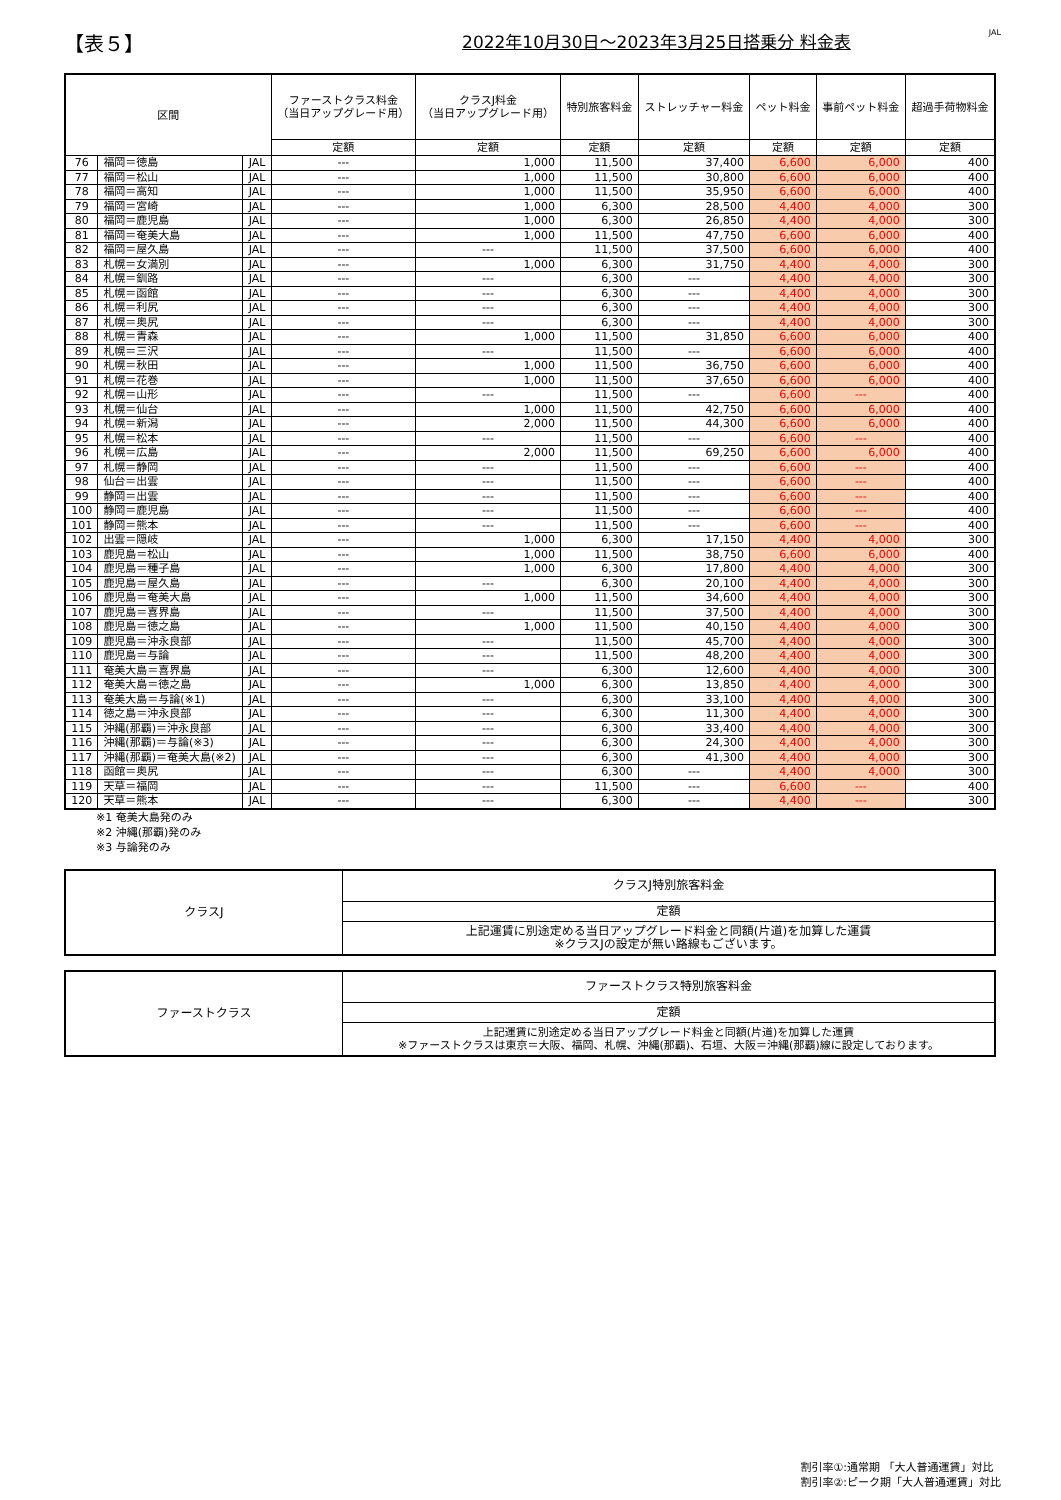【表５】
2022年10月30日～2023年3月25日搭乗分 料金表
JAL
| 区間 | | | ファーストクラス料金 （当日アップグレード用） | クラスJ料金 （当日アップグレード用） | 特別旅客料金 | ストレッチャー料金 | ペット料金 | 事前ペット料金 | 超過手荷物料金 |
| --- | --- | --- | --- | --- | --- | --- | --- | --- | --- |
| | | | 定額 | 定額 | 定額 | 定額 | 定額 | 定額 | 定額 |
| 76 | 福岡＝徳島 | JAL | --- | 1,000 | 11,500 | 37,400 | 6,600 | 6,000 | 400 |
| 77 | 福岡＝松山 | JAL | --- | 1,000 | 11,500 | 30,800 | 6,600 | 6,000 | 400 |
| 78 | 福岡＝高知 | JAL | --- | 1,000 | 11,500 | 35,950 | 6,600 | 6,000 | 400 |
| 79 | 福岡＝宮崎 | JAL | --- | 1,000 | 6,300 | 28,500 | 4,400 | 4,000 | 300 |
| 80 | 福岡＝鹿児島 | JAL | --- | 1,000 | 6,300 | 26,850 | 4,400 | 4,000 | 300 |
| 81 | 福岡＝奄美大島 | JAL | --- | 1,000 | 11,500 | 47,750 | 6,600 | 6,000 | 400 |
| 82 | 福岡＝屋久島 | JAL | --- | --- | 11,500 | 37,500 | 6,600 | 6,000 | 400 |
| 83 | 札幌＝女満別 | JAL | --- | 1,000 | 6,300 | 31,750 | 4,400 | 4,000 | 300 |
| 84 | 札幌＝釧路 | JAL | --- | --- | 6,300 | --- | 4,400 | 4,000 | 300 |
| 85 | 札幌＝函館 | JAL | --- | --- | 6,300 | --- | 4,400 | 4,000 | 300 |
| 86 | 札幌＝利尻 | JAL | --- | --- | 6,300 | --- | 4,400 | 4,000 | 300 |
| 87 | 札幌＝奥尻 | JAL | --- | --- | 6,300 | --- | 4,400 | 4,000 | 300 |
| 88 | 札幌＝青森 | JAL | --- | 1,000 | 11,500 | 31,850 | 6,600 | 6,000 | 400 |
| 89 | 札幌＝三沢 | JAL | --- | --- | 11,500 | --- | 6,600 | 6,000 | 400 |
| 90 | 札幌＝秋田 | JAL | --- | 1,000 | 11,500 | 36,750 | 6,600 | 6,000 | 400 |
| 91 | 札幌＝花巻 | JAL | --- | 1,000 | 11,500 | 37,650 | 6,600 | 6,000 | 400 |
| 92 | 札幌＝山形 | JAL | --- | --- | 11,500 | --- | 6,600 | --- | 400 |
| 93 | 札幌＝仙台 | JAL | --- | 1,000 | 11,500 | 42,750 | 6,600 | 6,000 | 400 |
| 94 | 札幌＝新潟 | JAL | --- | 2,000 | 11,500 | 44,300 | 6,600 | 6,000 | 400 |
| 95 | 札幌＝松本 | JAL | --- | --- | 11,500 | --- | 6,600 | --- | 400 |
| 96 | 札幌＝広島 | JAL | --- | 2,000 | 11,500 | 69,250 | 6,600 | 6,000 | 400 |
| 97 | 札幌＝静岡 | JAL | --- | --- | 11,500 | --- | 6,600 | --- | 400 |
| 98 | 仙台＝出雲 | JAL | --- | --- | 11,500 | --- | 6,600 | --- | 400 |
| 99 | 静岡＝出雲 | JAL | --- | --- | 11,500 | --- | 6,600 | --- | 400 |
| 100 | 静岡＝鹿児島 | JAL | --- | --- | 11,500 | --- | 6,600 | --- | 400 |
| 101 | 静岡＝熊本 | JAL | --- | --- | 11,500 | --- | 6,600 | --- | 400 |
| 102 | 出雲＝隠岐 | JAL | --- | 1,000 | 6,300 | 17,150 | 4,400 | 4,000 | 300 |
| 103 | 鹿児島＝松山 | JAL | --- | 1,000 | 11,500 | 38,750 | 6,600 | 6,000 | 400 |
| 104 | 鹿児島＝種子島 | JAL | --- | 1,000 | 6,300 | 17,800 | 4,400 | 4,000 | 300 |
| 105 | 鹿児島＝屋久島 | JAL | --- | --- | 6,300 | 20,100 | 4,400 | 4,000 | 300 |
| 106 | 鹿児島＝奄美大島 | JAL | --- | 1,000 | 11,500 | 34,600 | 4,400 | 4,000 | 300 |
| 107 | 鹿児島＝喜界島 | JAL | --- | --- | 11,500 | 37,500 | 4,400 | 4,000 | 300 |
| 108 | 鹿児島＝徳之島 | JAL | --- | 1,000 | 11,500 | 40,150 | 4,400 | 4,000 | 300 |
| 109 | 鹿児島＝沖永良部 | JAL | --- | --- | 11,500 | 45,700 | 4,400 | 4,000 | 300 |
| 110 | 鹿児島＝与論 | JAL | --- | --- | 11,500 | 48,200 | 4,400 | 4,000 | 300 |
| 111 | 奄美大島＝喜界島 | JAL | --- | --- | 6,300 | 12,600 | 4,400 | 4,000 | 300 |
| 112 | 奄美大島＝徳之島 | JAL | --- | 1,000 | 6,300 | 13,850 | 4,400 | 4,000 | 300 |
| 113 | 奄美大島＝与論(※1) | JAL | --- | --- | 6,300 | 33,100 | 4,400 | 4,000 | 300 |
| 114 | 徳之島＝沖永良部 | JAL | --- | --- | 6,300 | 11,300 | 4,400 | 4,000 | 300 |
| 115 | 沖縄(那覇)＝沖永良部 | JAL | --- | --- | 6,300 | 33,400 | 4,400 | 4,000 | 300 |
| 116 | 沖縄(那覇)＝与論(※3) | JAL | --- | --- | 6,300 | 24,300 | 4,400 | 4,000 | 300 |
| 117 | 沖縄(那覇)＝奄美大島(※2) | JAL | --- | --- | 6,300 | 41,300 | 4,400 | 4,000 | 300 |
| 118 | 函館＝奥尻 | JAL | --- | --- | 6,300 | --- | 4,400 | 4,000 | 300 |
| 119 | 天草＝福岡 | JAL | --- | --- | 11,500 | --- | 6,600 | --- | 400 |
| 120 | 天草＝熊本 | JAL | --- | --- | 6,300 | --- | 4,400 | --- | 300 |
※1 奄美大島発のみ
※2 沖縄(那覇)発のみ
※3 与論発のみ
| クラスJ | クラスJ特別旅客料金 |
| | 定額 |
| | 上記運賃に別途定める当日アップグレード料金と同額(片道)を加算した運賃 ※クラスJの設定が無い路線もございます。 |
| ファーストクラス | ファーストクラス特別旅客料金 |
| | 定額 |
| | 上記運賃に別途定める当日アップグレード料金と同額(片道)を加算した運賃 ※ファーストクラスは東京＝大阪、福岡、札幌、沖縄(那覇)、石垣、大阪＝沖縄(那覇)線に設定しております。 |
割引率①:通常期 「大人普通運賃」対比
割引率②:ピーク期「大人普通運賃」対比